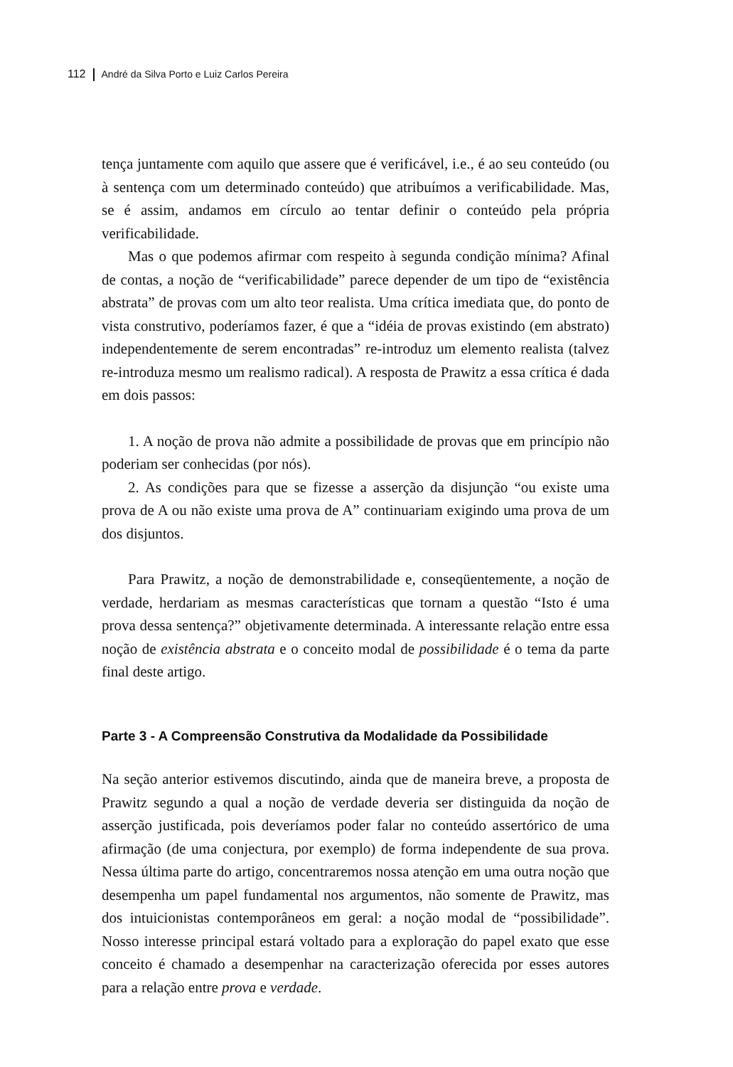112 André da Silva Porto e Luiz Carlos Pereira
tença juntamente com aquilo que assere que é verificável, i.e., é ao seu conteúdo (ou à sentença com um determinado conteúdo) que atribuímos a verificabilidade. Mas, se é assim, andamos em círculo ao tentar definir o conteúdo pela própria verificabilidade.
Mas o que podemos afirmar com respeito à segunda condição mínima? Afinal de contas, a noção de “verificabilidade” parece depender de um tipo de “existência abstrata” de provas com um alto teor realista. Uma crítica imediata que, do ponto de vista construtivo, poderíamos fazer, é que a “idéia de provas existindo (em abstrato) independentemente de serem encontradas” re-introduz um elemento realista (talvez re-introduza mesmo um realismo radical). A resposta de Prawitz a essa crítica é dada em dois passos:
1. A noção de prova não admite a possibilidade de provas que em princípio não poderiam ser conhecidas (por nós).
2. As condições para que se fizesse a asserção da disjunção “ou existe uma prova de A ou não existe uma prova de A” continuariam exigindo uma prova de um dos disjuntos.
Para Prawitz, a noção de demonstrabilidade e, conseqüentemente, a noção de verdade, herdariam as mesmas características que tornam a questão “Isto é uma prova dessa sentença?” objetivamente determinada. A interessante relação entre essa noção de existência abstrata e o conceito modal de possibilidade é o tema da parte final deste artigo.
Parte 3 - A Compreensão Construtiva da Modalidade da Possibilidade
Na seção anterior estivemos discutindo, ainda que de maneira breve, a proposta de Prawitz segundo a qual a noção de verdade deveria ser distinguida da noção de asserção justificada, pois deveríamos poder falar no conteúdo assertórico de uma afirmação (de uma conjectura, por exemplo) de forma independente de sua prova. Nessa última parte do artigo, concentraremos nossa atenção em uma outra noção que desempenha um papel fundamental nos argumentos, não somente de Prawitz, mas dos intuicionistas contemporâneos em geral: a noção modal de “possibilidade”. Nosso interesse principal estará voltado para a exploração do papel exato que esse conceito é chamado a desempenhar na caracterização oferecida por esses autores para a relação entre prova e verdade.